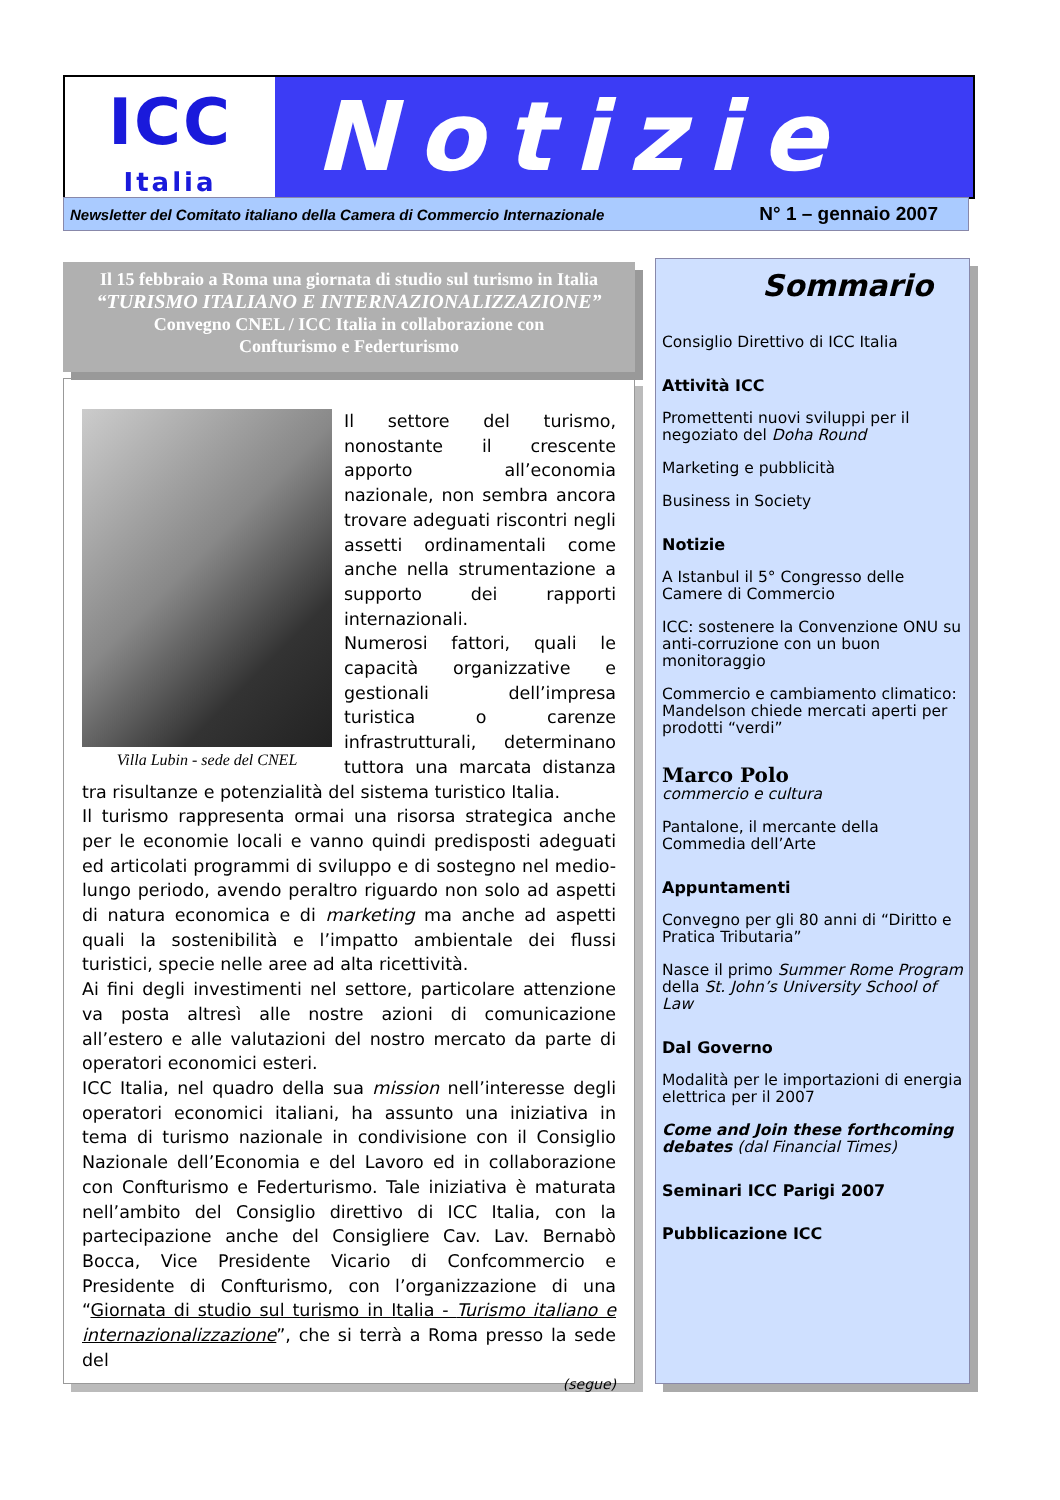ICC
Italia
Notizie
Newsletter del Comitato italiano della Camera di Commercio Internazionale N° 1 – gennaio 2007
Il 15 febbraio a Roma una giornata di studio sul turismo in Italia
“TURISMO ITALIANO E INTERNAZIONALIZZAZIONE”
Convegno CNEL / ICC Italia in collaborazione con
Confturismo e Federturismo
Villa Lubin - sede del CNEL
Il settore del turismo, nonostante il crescente apporto all’economia nazionale, non sembra ancora trovare adeguati riscontri negli assetti ordinamentali come anche nella strumentazione a supporto dei rapporti internazionali.
Numerosi fattori, quali le capacità organizzative e gestionali dell’impresa turistica o carenze infrastrutturali, determinano tuttora una marcata distanza tra risultanze e potenzialità del sistema turistico Italia.
Il turismo rappresenta ormai una risorsa strategica anche per le economie locali e vanno quindi predisposti adeguati ed articolati programmi di sviluppo e di sostegno nel medio-lungo periodo, avendo peraltro riguardo non solo ad aspetti di natura economica e di marketing ma anche ad aspetti quali la sostenibilità e l’impatto ambientale dei flussi turistici, specie nelle aree ad alta ricettività.
Ai fini degli investimenti nel settore, particolare attenzione va posta altresì alle nostre azioni di comunicazione all’estero e alle valutazioni del nostro mercato da parte di operatori economici esteri.
ICC Italia, nel quadro della sua mission nell’interesse degli operatori economici italiani, ha assunto una iniziativa in tema di turismo nazionale in condivisione con il Consiglio Nazionale dell’Economia e del Lavoro ed in collaborazione con Confturismo e Federturismo. Tale iniziativa è maturata nell’ambito del Consiglio direttivo di ICC Italia, con la partecipazione anche del Consigliere Cav. Lav. Bernabò Bocca, Vice Presidente Vicario di Confcommercio e Presidente di Confturismo, con l’organizzazione di una “Giornata di studio sul turismo in Italia - Turismo italiano e internazionalizzazione”, che si terrà a Roma presso la sede del
(segue)
Sommario
Consiglio Direttivo di ICC Italia
Attività ICC
Promettenti nuovi sviluppi per il negoziato del Doha Round
Marketing e pubblicità
Business in Society
Notizie
A Istanbul il 5° Congresso delle Camere di Commercio
ICC: sostenere la Convenzione ONU su anti-corruzione con un buon monitoraggio
Commercio e cambiamento climatico: Mandelson chiede mercati aperti per prodotti “verdi”
Marco Polo
commercio e cultura
Pantalone, il mercante della Commedia dell’Arte
Appuntamenti
Convegno per gli 80 anni di “Diritto e Pratica Tributaria”
Nasce il primo Summer Rome Program della St. John’s University School of Law
Dal Governo
Modalità per le importazioni di energia elettrica per il 2007
Come and Join these forthcoming debates (dal Financial Times)
Seminari ICC Parigi 2007
Pubblicazione ICC